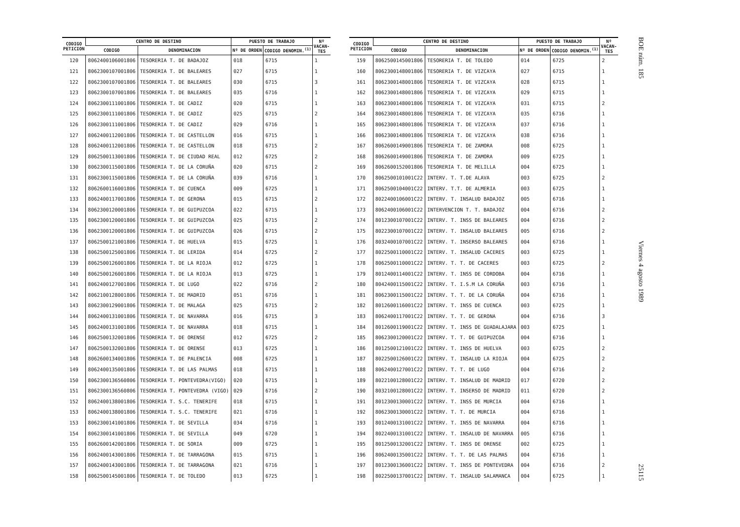| CODIGO PETICION | CENTRO DE DESTINO | | PUESTO DE TRABAJO | | Nº VACAN- TES |
| --- | --- | --- | --- | --- | --- |
| | CODIGO | DENOMINACION | Nº DE ORDEN | CODIGO DENOMIN.<sup>(1)</sup> | |
| 120 | 8062400106001806 | TESORERIA T. DE BADAJOZ | 018 | 6715 | 1 |
| 121 | 8062300107001806 | TESORERIA T. DE BALEARES | 027 | 6715 | 1 |
| 122 | 8062300107001806 | TESORERIA T. DE BALEARES | 030 | 6715 | 3 |
| 123 | 8062300107001806 | TESORERIA T. DE BALEARES | 035 | 6716 | 1 |
| 124 | 8062300111001806 | TESORERIA T. DE CADIZ | 020 | 6715 | 1 |
| 125 | 8062300111001806 | TESORERIA T. DE CADIZ | 025 | 6715 | 2 |
| 126 | 8062300111001806 | TESORERIA T. DE CADIZ | 029 | 6716 | 1 |
| 127 | 8062400112001806 | TESORERIA T. DE CASTELLON | 016 | 6715 | 1 |
| 128 | 8062400112001806 | TESORERIA T. DE CASTELLON | 018 | 6715 | 2 |
| 129 | 8062500113001806 | TESORERIA T. DE CIUDAD REAL | 012 | 6725 | 2 |
| 130 | 8062300115001806 | TESORERIA T. DE LA CORUÑA | 020 | 6715 | 2 |
| 131 | 8062300115001806 | TESORERIA T. DE LA CORUÑA | 039 | 6716 | 1 |
| 132 | 8062600116001806 | TESORERIA T. DE CUENCA | 009 | 6725 | 1 |
| 133 | 8062400117001806 | TESORERIA T. DE GERONA | 015 | 6715 | 2 |
| 134 | 8062300120001806 | TESORERIA T. DE GUIPUZCOA | 022 | 6715 | 1 |
| 135 | 8062300120001806 | TESORERIA T. DE GUIPUZCOA | 025 | 6715 | 2 |
| 136 | 8062300120001806 | TESORERIA T. DE GUIPUZCOA | 026 | 6715 | 2 |
| 137 | 8062500121001806 | TESORERIA T. DE HUELVA | 015 | 6725 | 1 |
| 138 | 8062500125001806 | TESORERIA T. DE LERIDA | 014 | 6725 | 2 |
| 139 | 8062500126001806 | TESORERIA T. DE LA RIOJA | 012 | 6725 | 1 |
| 140 | 8062500126001806 | TESORERIA T. DE LA RIOJA | 013 | 6725 | 1 |
| 141 | 8062400127001806 | TESORERIA T. DE LUGO | 022 | 6716 | 2 |
| 142 | 8062100128001806 | TESORERIA T. DE MADRID | 051 | 6716 | 1 |
| 143 | 8062300129001806 | TESORERIA T. DE MALAGA | 025 | 6715 | 2 |
| 144 | 8062400131001806 | TESORERIA T. DE NAVARRA | 016 | 6715 | 3 |
| 145 | 8062400131001806 | TESORERIA T. DE NAVARRA | 018 | 6715 | 1 |
| 146 | 8062500132001806 | TESORERIA T. DE ORENSE | 012 | 6725 | 2 |
| 147 | 8062500132001806 | TESORERIA T. DE ORENSE | 013 | 6725 | 1 |
| 148 | 8062600134001806 | TESORERIA T. DE PALENCIA | 008 | 6725 | 1 |
| 149 | 8062400135001806 | TESORERIA T. DE LAS PALMAS | 018 | 6715 | 1 |
| 150 | 8062300136560806 | TESORERIA T. PONTEVEDRA(VIGO) | 020 | 6715 | 1 |
| 151 | 8062300136560806 | TESORERIA T. PONTEVEDRA (VIGO) | 029 | 6716 | 2 |
| 152 | 8062400138001806 | TESORERIA T. S.C. TENERIFE | 018 | 6715 | 1 |
| 153 | 8062400138001806 | TESORERIA T. S.C. TENERIFE | 021 | 6716 | 1 |
| 153 | 8062300141001806 | TESORERIA T. DE SEVILLA | 034 | 6716 | 1 |
| 154 | 8062300141001806 | TESORERIA T. DE SEVILLA | 049 | 6720 | 1 |
| 155 | 8062600142001806 | TESORERIA T. DE SORIA | 009 | 6725 | 1 |
| 156 | 8062400143001806 | TESORERIA T. DE TARRAGONA | 015 | 6715 | 1 |
| 157 | 8062400143001806 | TESORERIA T. DE TARRAGONA | 021 | 6716 | 1 |
| 158 | 8062500145001806 | TESORERIA T. DE TOLEDO | 013 | 6725 | 1 |
| CODIGO PETICION | CENTRO DE DESTINO | | PUESTO DE TRABAJO | | Nº VACAN- TES |
| --- | --- | --- | --- | --- | --- |
| | CODIGO | DENOMINACION | Nº DE ORDEN | CODIGO DENOMIN.<sup>(1)</sup> | |
| 159 | 8062500145001806 | TESORERIA T. DE TOLEDO | 014 | 6725 | 2 |
| 160 | 8062300148001806 | TESORERIA T. DE VIZCAYA | 027 | 6715 | 1 |
| 161 | 8062300148001806 | TESORERIA T. DE VIZCAYA | 028 | 6715 | 1 |
| 162 | 8062300148001806 | TESORERIA T. DE VIZCAYA | 029 | 6715 | 1 |
| 163 | 8062300148001806 | TESORERIA T. DE VIZCAYA | 031 | 6715 | 2 |
| 164 | 8062300148001806 | TESORERIA T. DE VIZCAYA | 035 | 6716 | 1 |
| 165 | 8062300148001806 | TESORERIA T. DE VIZCAYA | 037 | 6716 | 1 |
| 166 | 8062300148001806 | TESORERIA T. DE VIZCAYA | 038 | 6716 | 1 |
| 167 | 8062600149001806 | TESORERIA T. DE ZAMORA | 008 | 6725 | 1 |
| 168 | 8062600149001806 | TESORERIA T. DE ZAMORA | 009 | 6725 | 1 |
| 169 | 8062600152001806 | TESORERIA T. DE MELILLA | 004 | 6725 | 1 |
| 170 | 8062500101001C22 | INTERV. T. T.DE ALAVA | 003 | 6725 | 2 |
| 171 | 8062500104001C22 | INTERV. T.T. DE ALMERIA | 003 | 6725 | 1 |
| 172 | 8022400106001C22 | INTERV. T. INSALUD BADAJOZ | 005 | 6716 | 1 |
| 173 | 8062400106001C22 | INTERVENCION T. T. BADAJOZ | 004 | 6716 | 2 |
| 174 | 8012300107001C22 | INTERV. T. INSS DE BALEARES | 004 | 6716 | 2 |
| 175 | 8022300107001C22 | INTERV. T. INSALUD BALEARES | 005 | 6716 | 2 |
| 176 | 8032400107001C22 | INTERV. T. INSERSO BALEARES | 004 | 6716 | 1 |
| 177 | 8022500110001C22 | INTERV. T. INSALUD CACERES | 003 | 6725 | 1 |
| 178 | 8062500110001C22 | INTERV. T. T. DE CACERES | 003 | 6725 | 2 |
| 179 | 8012400114001C22 | INTERV. T. INSS DE CORDOBA | 004 | 6716 | 1 |
| 180 | 8042400115001C22 | INTERV. T. I.S.M LA CORUÑA | 003 | 6716 | 1 |
| 181 | 8062300115001C22 | INTERV. T. T. DE LA CORUÑA | 004 | 6716 | 1 |
| 182 | 8012600116001C22 | INTERV. T. INSS DE CUENCA | 003 | 6725 | 1 |
| 183 | 8062400117001C22 | INTERV. T. T. DE GERONA | 004 | 6716 | 3 |
| 184 | 8012600119001C22 | INTERV. T. INSS DE GUADALAJARA | 003 | 6725 | 1 |
| 185 | 8062300120001C22 | INTERV. T. T. DE GUIPUZCOA | 004 | 6716 | 1 |
| 186 | 8012500121001C22 | INTERV. T. INSS DE HUELVA | 003 | 6725 | 2 |
| 187 | 8022500126001C22 | INTERV. T. INSALUD LA RIOJA | 004 | 6725 | 2 |
| 188 | 8062400127001C22 | INTERV. T. T. DE LUGO | 004 | 6716 | 2 |
| 189 | 8022100128001C22 | INTERV. T. INSALUD DE MADRID | 017 | 6720 | 2 |
| 190 | 8032100128001C22 | INTERV. T. INSERSO DE MADRID | 011 | 6720 | 2 |
| 191 | 8012300130001C22 | INTERV. T. INSS DE MURCIA | 004 | 6716 | 1 |
| 192 | 8062300130001C22 | INTERV. T. T. DE MURCIA | 004 | 6716 | 1 |
| 193 | 8012400131001C22 | INTERV. T. INSS DE NAVARRA | 004 | 6716 | 1 |
| 194 | 8022400131001C22 | INTERV. T. INSALUD DE NAVARRA | 005 | 6716 | 1 |
| 195 | 8012500132001C22 | INTERV. T. INSS DE ORENSE | 002 | 6725 | 1 |
| 196 | 8062400135001C22 | INTERV. T. T. DE LAS PALMAS | 004 | 6716 | 1 |
| 197 | 8012300136001C22 | INTERV. T. INSS DE PONTEVEDRA | 004 | 6716 | 2 |
| 198 | 8022500137001C22 | INTERV. T. INSALUD SALAMANCA | 004 | 6725 | 1 |
BOE núm. 185 Viernes 4 agosto 1989 25115